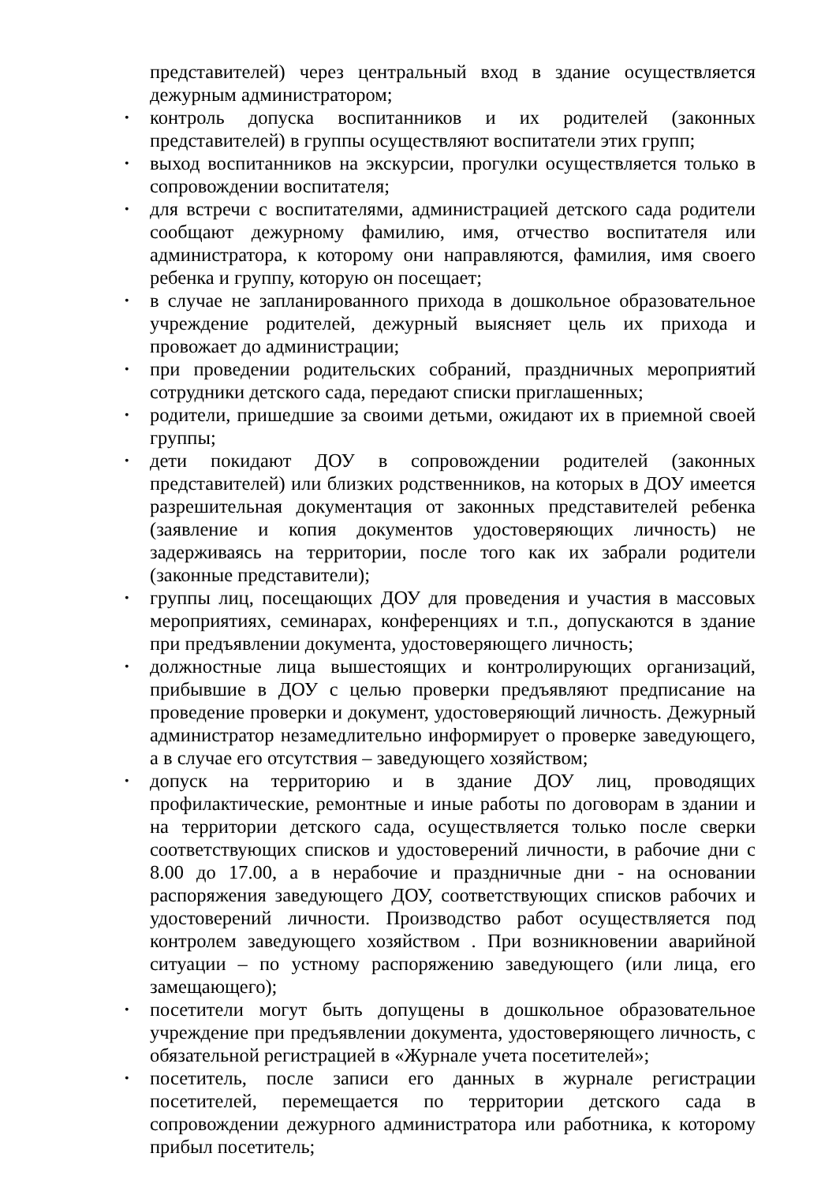представителей) через центральный вход в здание осуществляется дежурным администратором;
• контроль допуска воспитанников и их родителей (законных представителей) в группы осуществляют воспитатели этих групп;
• выход воспитанников на экскурсии, прогулки осуществляется только в сопровождении воспитателя;
• для встречи с воспитателями, администрацией детского сада родители сообщают дежурному фамилию, имя, отчество воспитателя или администратора, к которому они направляются, фамилия, имя своего ребенка и группу, которую он посещает;
• в случае не запланированного прихода в дошкольное образовательное учреждение родителей, дежурный выясняет цель их прихода и провожает до администрации;
• при проведении родительских собраний, праздничных мероприятий сотрудники детского сада, передают списки приглашенных;
• родители, пришедшие за своими детьми, ожидают их в приемной своей группы;
• дети покидают ДОУ в сопровождении родителей (законных представителей) или близких родственников, на которых в ДОУ имеется разрешительная документация от законных представителей ребенка (заявление и копия документов удостоверяющих личность) не задерживаясь на территории, после того как их забрали родители (законные представители);
• группы лиц, посещающих ДОУ для проведения и участия в массовых мероприятиях, семинарах, конференциях и т.п., допускаются в здание при предъявлении документа, удостоверяющего личность;
• должностные лица вышестоящих и контролирующих организаций, прибывшие в ДОУ с целью проверки предъявляют предписание на проведение проверки и документ, удостоверяющий личность. Дежурный администратор незамедлительно информирует о проверке заведующего, а в случае его отсутствия – заведующего хозяйством;
• допуск на территорию и в здание ДОУ лиц, проводящих профилактические, ремонтные и иные работы по договорам в здании и на территории детского сада, осуществляется только после сверки соответствующих списков и удостоверений личности, в рабочие дни с 8.00 до 17.00, а в нерабочие и праздничные дни - на основании распоряжения заведующего ДОУ, соответствующих списков рабочих и удостоверений личности. Производство работ осуществляется под контролем заведующего хозяйством . При возникновении аварийной ситуации – по устному распоряжению заведующего (или лица, его замещающего);
• посетители могут быть допущены в дошкольное образовательное учреждение при предъявлении документа, удостоверяющего личность, с обязательной регистрацией в «Журнале учета посетителей»;
• посетитель, после записи его данных в журнале регистрации посетителей, перемещается по территории детского сада в сопровождении дежурного администратора или работника, к которому прибыл посетитель;